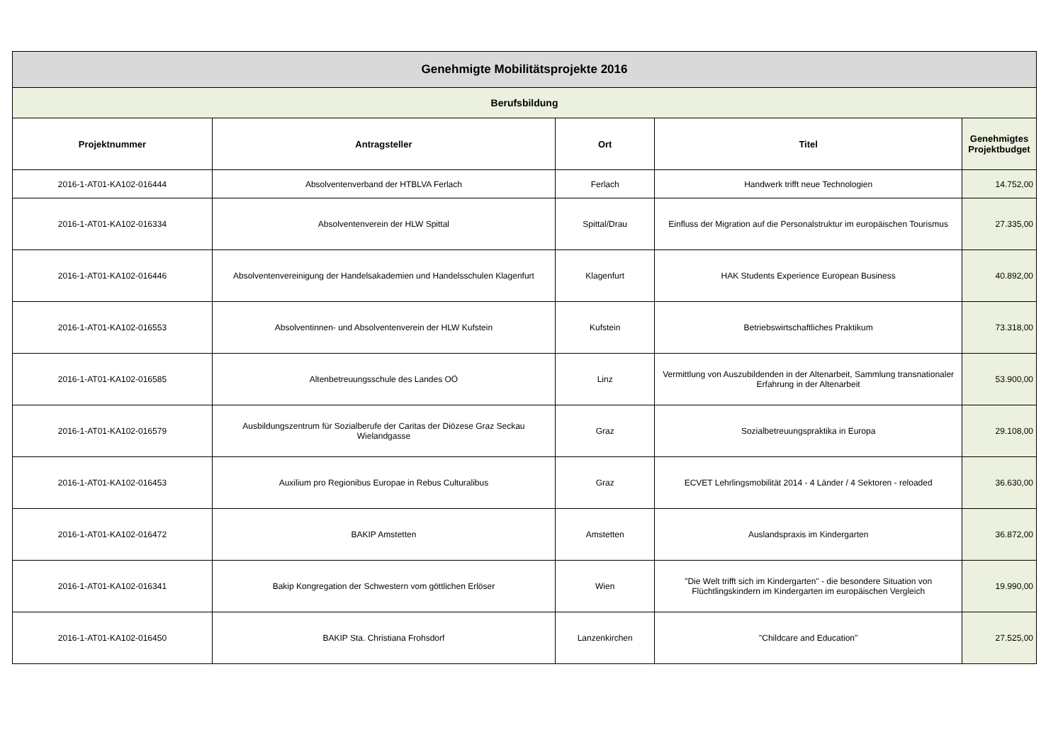| Genehmigte Mobilitätsprojekte 2016 | | | | |
| Berufsbildung | | | | |
| Projektnummer | Antragsteller | Ort | Titel | Genehmigtes Projektbudget |
| 2016-1-AT01-KA102-016444 | Absolventenverband der HTBLVA Ferlach | Ferlach | Handwerk trifft neue Technologien | 14.752,00 |
| 2016-1-AT01-KA102-016334 | Absolventenverein der HLW Spittal | Spittal/Drau | Einfluss der Migration auf die Personalstruktur im europäischen Tourismus | 27.335,00 |
| 2016-1-AT01-KA102-016446 | Absolventenvereinigung der Handelsakademien und Handelsschulen Klagenfurt | Klagenfurt | HAK Students Experience European Business | 40.892,00 |
| 2016-1-AT01-KA102-016553 | Absolventinnen- und Absolventenverein der HLW Kufstein | Kufstein | Betriebswirtschaftliches Praktikum | 73.318,00 |
| 2016-1-AT01-KA102-016585 | Altenbetreuungsschule des Landes OÖ | Linz | Vermittlung von Auszubildenden in der Altenarbeit, Sammlung transnationaler Erfahrung in der Altenarbeit | 53.900,00 |
| 2016-1-AT01-KA102-016579 | Ausbildungszentrum für Sozialberufe der Caritas der Diözese Graz Seckau Wielandgasse | Graz | Sozialbetreuungspraktika in Europa | 29.108,00 |
| 2016-1-AT01-KA102-016453 | Auxilium pro Regionibus Europae in Rebus Culturalibus | Graz | ECVET Lehrlingsmobilität 2014 - 4 Länder / 4 Sektoren - reloaded | 36.630,00 |
| 2016-1-AT01-KA102-016472 | BAKIP Amstetten | Amstetten | Auslandspraxis im Kindergarten | 36.872,00 |
| 2016-1-AT01-KA102-016341 | Bakip Kongregation der Schwestern vom göttlichen Erlöser | Wien | "Die Welt trifft sich im Kindergarten" - die besondere Situation von Flüchtlingskindern im Kindergarten im europäischen Vergleich | 19.990,00 |
| 2016-1-AT01-KA102-016450 | BAKIP Sta. Christiana Frohsdorf | Lanzenkirchen | "Childcare and Education" | 27.525,00 |